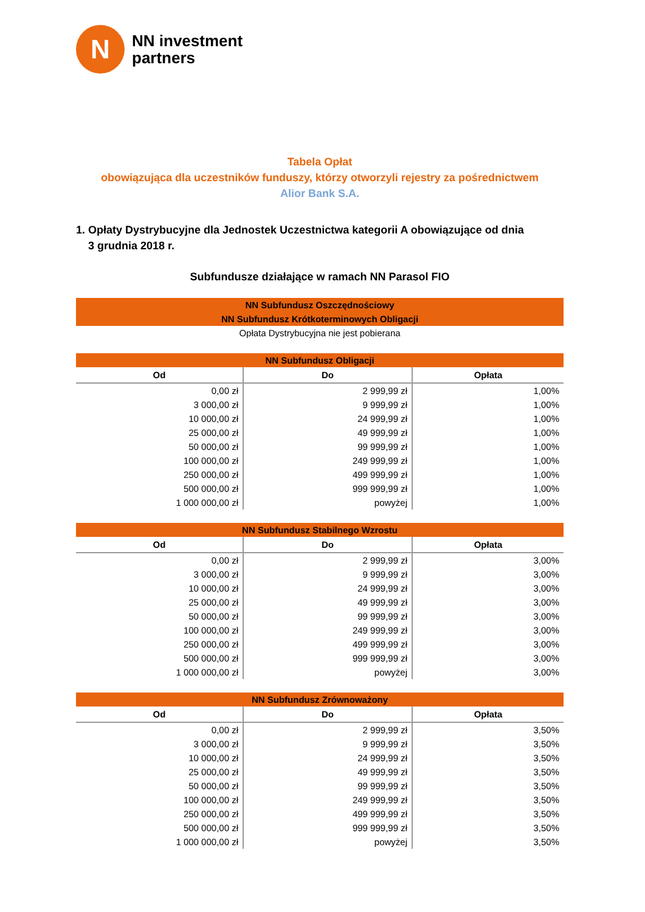N
NN investment
partners
Tabela Opłat
obowiązująca dla uczestników funduszy, którzy otworzyli rejestry za pośrednictwem
Alior Bank S.A.
1. Opłaty Dystrybucyjne dla Jednostek Uczestnictwa kategorii A obowiązujące od dnia
3 grudnia 2018 r.
Subfundusze działające w ramach NN Parasol FIO
| NN Subfundusz Oszczędnościowy NN Subfundusz Krótkoterminowych Obligacji |
| Opłata Dystrybucyjna nie jest pobierana |
| NN Subfundusz Obligacji | | |
| Od | Do | Opłata |
| 0,00 zł | 2 999,99 zł | 1,00% |
| 3 000,00 zł | 9 999,99 zł | 1,00% |
| 10 000,00 zł | 24 999,99 zł | 1,00% |
| 25 000,00 zł | 49 999,99 zł | 1,00% |
| 50 000,00 zł | 99 999,99 zł | 1,00% |
| 100 000,00 zł | 249 999,99 zł | 1,00% |
| 250 000,00 zł | 499 999,99 zł | 1,00% |
| 500 000,00 zł | 999 999,99 zł | 1,00% |
| 1 000 000,00 zł | powyżej | 1,00% |
| NN Subfundusz Stabilnego Wzrostu | | |
| Od | Do | Opłata |
| 0,00 zł | 2 999,99 zł | 3,00% |
| 3 000,00 zł | 9 999,99 zł | 3,00% |
| 10 000,00 zł | 24 999,99 zł | 3,00% |
| 25 000,00 zł | 49 999,99 zł | 3,00% |
| 50 000,00 zł | 99 999,99 zł | 3,00% |
| 100 000,00 zł | 249 999,99 zł | 3,00% |
| 250 000,00 zł | 499 999,99 zł | 3,00% |
| 500 000,00 zł | 999 999,99 zł | 3,00% |
| 1 000 000,00 zł | powyżej | 3,00% |
| NN Subfundusz Zrównoważony | | |
| Od | Do | Opłata |
| 0,00 zł | 2 999,99 zł | 3,50% |
| 3 000,00 zł | 9 999,99 zł | 3,50% |
| 10 000,00 zł | 24 999,99 zł | 3,50% |
| 25 000,00 zł | 49 999,99 zł | 3,50% |
| 50 000,00 zł | 99 999,99 zł | 3,50% |
| 100 000,00 zł | 249 999,99 zł | 3,50% |
| 250 000,00 zł | 499 999,99 zł | 3,50% |
| 500 000,00 zł | 999 999,99 zł | 3,50% |
| 1 000 000,00 zł | powyżej | 3,50% |